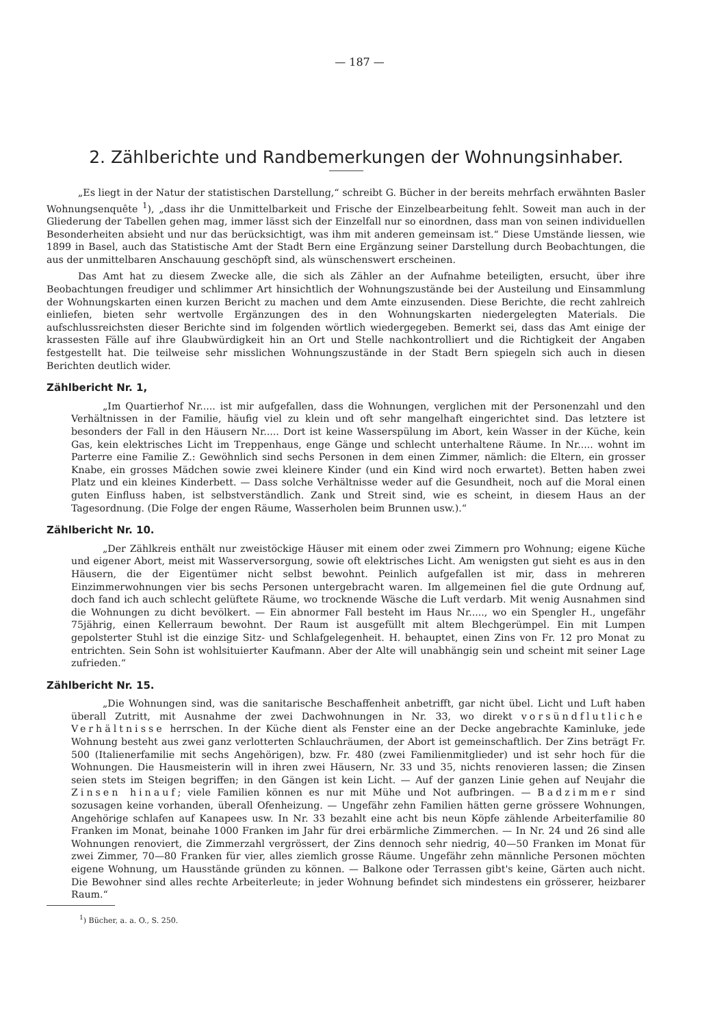— 187 —
2. Zählberichte und Randbemerkungen der Wohnungsinhaber.
„Es liegt in der Natur der statistischen Darstellung,“ schreibt G. Bücher in der bereits mehrfach erwähnten Basler Wohnungsenquête <sup>1</sup>), „dass ihr die Unmittelbarkeit und Frische der Einzelbearbeitung fehlt. Soweit man auch in der Gliederung der Tabellen gehen mag, immer lässt sich der Einzelfall nur so einordnen, dass man von seinen individuellen Besonderheiten absieht und nur das berücksichtigt, was ihm mit anderen gemeinsam ist.“ Diese Umstände liessen, wie 1899 in Basel, auch das Statistische Amt der Stadt Bern eine Ergänzung seiner Darstellung durch Beobachtungen, die aus der unmittelbaren Anschauung geschöpft sind, als wünschenswert erscheinen.
Das Amt hat zu diesem Zwecke alle, die sich als Zähler an der Aufnahme beteiligten, ersucht, über ihre Beobachtungen freudiger und schlimmer Art hinsichtlich der Wohnungszustände bei der Austeilung und Einsammlung der Wohnungskarten einen kurzen Bericht zu machen und dem Amte einzusenden. Diese Berichte, die recht zahlreich einliefen, bieten sehr wertvolle Ergänzungen des in den Wohnungskarten niedergelegten Materials. Die aufschlussreichsten dieser Berichte sind im folgenden wörtlich wiedergegeben. Bemerkt sei, dass das Amt einige der krassesten Fälle auf ihre Glaubwürdigkeit hin an Ort und Stelle nachkontrolliert und die Richtigkeit der Angaben festgestellt hat. Die teilweise sehr misslichen Wohnungszustände in der Stadt Bern spiegeln sich auch in diesen Berichten deutlich wider.
Zählbericht Nr. 1,
„Im Quartierhof Nr..... ist mir aufgefallen, dass die Wohnungen, verglichen mit der Personenzahl und den Verhältnissen in der Familie, häufig viel zu klein und oft sehr mangelhaft eingerichtet sind. Das letztere ist besonders der Fall in den Häusern Nr..... Dort ist keine Wasserspülung im Abort, kein Wasser in der Küche, kein Gas, kein elektrisches Licht im Treppenhaus, enge Gänge und schlecht unterhaltene Räume. In Nr..... wohnt im Parterre eine Familie Z.: Gewöhnlich sind sechs Personen in dem einen Zimmer, nämlich: die Eltern, ein grosser Knabe, ein grosses Mädchen sowie zwei kleinere Kinder (und ein Kind wird noch erwartet). Betten haben zwei Platz und ein kleines Kinderbett. — Dass solche Verhältnisse weder auf die Gesundheit, noch auf die Moral einen guten Einfluss haben, ist selbstverständlich. Zank und Streit sind, wie es scheint, in diesem Haus an der Tagesordnung. (Die Folge der engen Räume, Wasserholen beim Brunnen usw.).“
Zählbericht Nr. 10.
„Der Zählkreis enthält nur zweistöckige Häuser mit einem oder zwei Zimmern pro Wohnung; eigene Küche und eigener Abort, meist mit Wasserversorgung, sowie oft elektrisches Licht. Am wenigsten gut sieht es aus in den Häusern, die der Eigentümer nicht selbst bewohnt. Peinlich aufgefallen ist mir, dass in mehreren Einzimmerwohnungen vier bis sechs Personen untergebracht waren. Im allgemeinen fiel die gute Ordnung auf, doch fand ich auch schlecht gelüftete Räume, wo trocknende Wäsche die Luft verdarb. Mit wenig Ausnahmen sind die Wohnungen zu dicht bevölkert. — Ein abnormer Fall besteht im Haus Nr....., wo ein Spengler H., ungefähr 75jährig, einen Kellerraum bewohnt. Der Raum ist ausgefüllt mit altem Blechgerümpel. Ein mit Lumpen gepolsterter Stuhl ist die einzige Sitz- und Schlafgelegenheit. H. behauptet, einen Zins von Fr. 12 pro Monat zu entrichten. Sein Sohn ist wohlsituierter Kaufmann. Aber der Alte will unabhängig sein und scheint mit seiner Lage zufrieden.“
Zählbericht Nr. 15.
„Die Wohnungen sind, was die sanitarische Beschaffenheit anbetrifft, gar nicht übel. Licht und Luft haben überall Zutritt, mit Ausnahme der zwei Dachwohnungen in Nr. 33, wo direkt vorsündflutliche Verhältnisse herrschen. In der Küche dient als Fenster eine an der Decke angebrachte Kaminluke, jede Wohnung besteht aus zwei ganz verlotterten Schlauchräumen, der Abort ist gemeinschaftlich. Der Zins beträgt Fr. 500 (Italienerfamilie mit sechs Angehörigen), bzw. Fr. 480 (zwei Familienmitglieder) und ist sehr hoch für die Wohnungen. Die Hausmeisterin will in ihren zwei Häusern, Nr. 33 und 35, nichts renovieren lassen; die Zinsen seien stets im Steigen begriffen; in den Gängen ist kein Licht. — Auf der ganzen Linie gehen auf Neujahr die Zinsen hinauf; viele Familien können es nur mit Mühe und Not aufbringen. — Badzimmer sind sozusagen keine vorhanden, überall Ofenheizung. — Ungefähr zehn Familien hätten gerne grössere Wohnungen, Angehörige schlafen auf Kanapees usw. In Nr. 33 bezahlt eine acht bis neun Köpfe zählende Arbeiterfamilie 80 Franken im Monat, beinahe 1000 Franken im Jahr für drei erbärmliche Zimmerchen. — In Nr. 24 und 26 sind alle Wohnungen renoviert, die Zimmerzahl vergrössert, der Zins dennoch sehr niedrig, 40—50 Franken im Monat für zwei Zimmer, 70—80 Franken für vier, alles ziemlich grosse Räume. Ungefähr zehn männliche Personen möchten eigene Wohnung, um Hausstände gründen zu können. — Balkone oder Terrassen gibt's keine, Gärten auch nicht. Die Bewohner sind alles rechte Arbeiterleute; in jeder Wohnung befindet sich mindestens ein grösserer, heizbarer Raum.“
<sup>1</sup>) Bücher, a. a. O., S. 250.